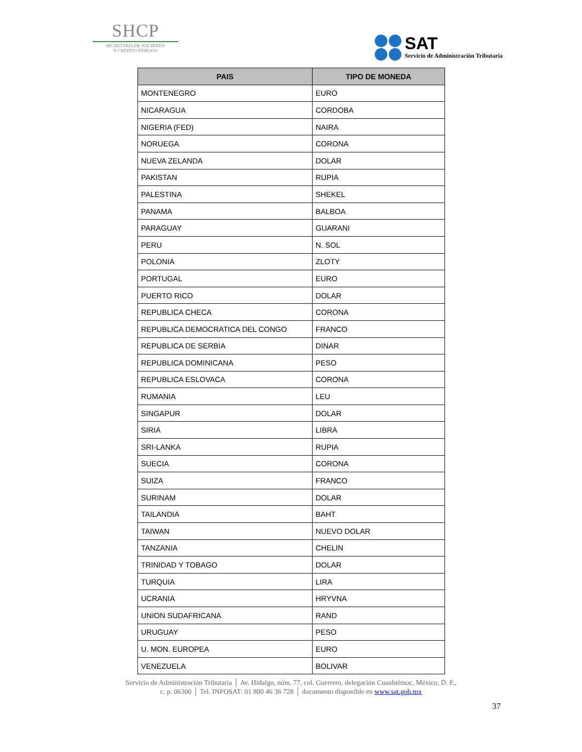SHCP
SECRETARÍA DE HACIENDA
Y CRÉDITO PÚBLICO
SAT
Servicio de Administración Tributaria
| PAIS | TIPO DE MONEDA |
| --- | --- |
| MONTENEGRO | EURO |
| NICARAGUA | CORDOBA |
| NIGERIA (FED) | NAIRA |
| NORUEGA | CORONA |
| NUEVA ZELANDA | DOLAR |
| PAKISTAN | RUPIA |
| PALESTINA | SHEKEL |
| PANAMA | BALBOA |
| PARAGUAY | GUARANI |
| PERU | N. SOL |
| POLONIA | ZLOTY |
| PORTUGAL | EURO |
| PUERTO RICO | DOLAR |
| REPUBLICA CHECA | CORONA |
| REPUBLICA DEMOCRATICA DEL CONGO | FRANCO |
| REPUBLICA DE SERBIA | DINAR |
| REPUBLICA DOMINICANA | PESO |
| REPUBLICA ESLOVACA | CORONA |
| RUMANIA | LEU |
| SINGAPUR | DOLAR |
| SIRIA | LIBRA |
| SRI-LANKA | RUPIA |
| SUECIA | CORONA |
| SUIZA | FRANCO |
| SURINAM | DOLAR |
| TAILANDIA | BAHT |
| TAIWAN | NUEVO DOLAR |
| TANZANIA | CHELIN |
| TRINIDAD Y TOBAGO | DOLAR |
| TURQUIA | LIRA |
| UCRANIA | HRYVNA |
| UNION SUDAFRICANA | RAND |
| URUGUAY | PESO |
| U. MON. EUROPEA | EURO |
| VENEZUELA | BOLIVAR |
Servicio de Administración Tributaria │ Av. Hidalgo, núm. 77, col. Guerrero, delegación Cuauhtémoc, México, D. F.,
c. p. 06300 │ Tel. INFOSAT: 01 800 46 36 728 │ documento disponible en www.sat.gob.mx
37